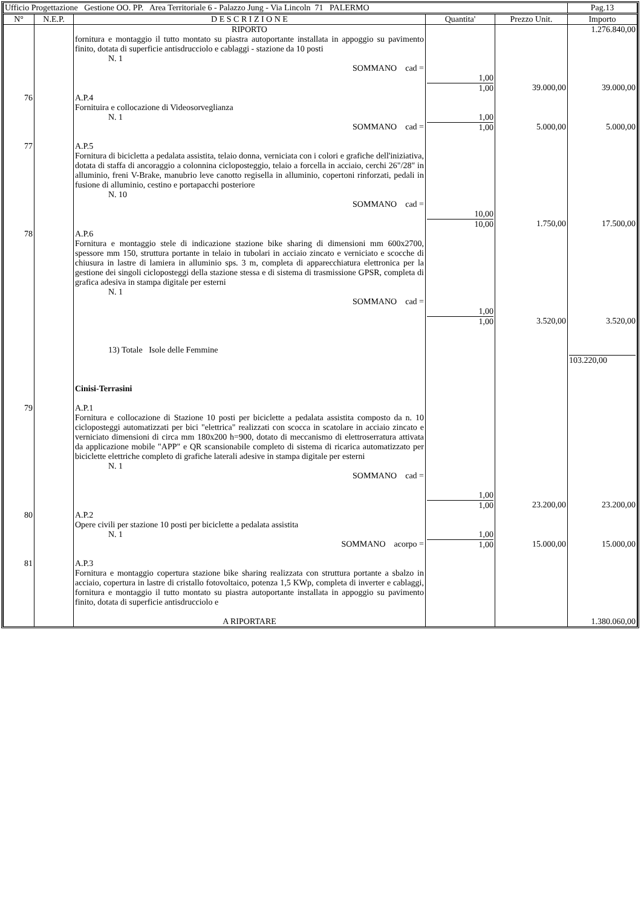| Ufficio Progettazione Gestione OO. PP. Area Territoriale 6 - Palazzo Jung - Via Lincoln 71 PALERMO | Pag.13 |
| N° | N.E.P. | D E S C R I Z I O N E | Quantita' | Prezzo Unit. | Importo |
| --- | --- | --- | --- | --- | --- |
| | | RIPORTO | | | 1.276.840,00 |
| | | fornitura e montaggio il tutto montato su piastra autoportante installata in appoggio su pavimento finito, dotata di superficie antisdrucciolo e cablaggi - stazione da 10 posti N. 1 SOMMANO cad = | 1,00 1,00 | 39.000,00 | 39.000,00 |
| 76 | | A.P.4 Fornituira e collocazione di Videosorveglianza N. 1 SOMMANO cad = | 1,00 1,00 | 5.000,00 | 5.000,00 |
| 77 | | A.P.5 Fornitura di bicicletta a pedalata assistita, telaio donna, verniciata con i colori e grafiche dell'iniziativa, dotata di staffa di ancoraggio a colonnina cicloposteggio, telaio a forcella in acciaio, cerchi 26"/28" in alluminio, freni V-Brake, manubrio leve canotto regisella in alluminio, copertoni rinforzati, pedali in fusione di alluminio, cestino e portapacchi posteriore N. 10 SOMMANO cad = | 10,00 10,00 | 1.750,00 | 17.500,00 |
| 78 | | A.P.6 Fornitura e montaggio stele di indicazione stazione bike sharing di dimensioni mm 600x2700, spessore mm 150, struttura portante in telaio in tubolari in acciaio zincato e verniciato e scocche di chiusura in lastre di lamiera in alluminio sps. 3 m, completa di apparecchiatura elettronica per la gestione dei singoli cicloposteggi della stazione stessa e di sistema di trasmissione GPSR, completa di grafica adesiva in stampa digitale per esterni N. 1 SOMMANO cad = 13) Totale Isole delle Femmine Cinisi-Terrasini | 1,00 1,00 | 3.520,00 | 3.520,00 103.220,00 |
| 79 | | A.P.1 Fornitura e collocazione di Stazione 10 posti per biciclette a pedalata assistita composto da n. 10 cicloposteggi automatizzati per bici "elettrica" realizzati con scocca in scatolare in acciaio zincato e verniciato dimensioni di circa mm 180x200 h=900, dotato di meccanismo di elettroserratura attivata da applicazione mobile "APP" e QR scansionabile completo di sistema di ricarica automatizzato per biciclette elettriche completo di grafiche laterali adesive in stampa digitale per esterni N. 1 SOMMANO cad = | 1,00 1,00 | 23.200,00 | 23.200,00 |
| 80 | | A.P.2 Opere civili per stazione 10 posti per biciclette a pedalata assistita N. 1 SOMMANO acorpo = | 1,00 1,00 | 15.000,00 | 15.000,00 |
| 81 | | A.P.3 Fornitura e montaggio copertura stazione bike sharing realizzata con struttura portante a sbalzo in acciaio, copertura in lastre di cristallo fotovoltaico, potenza 1,5 KWp, completa di inverter e cablaggi, fornitura e montaggio il tutto montato su piastra autoportante installata in appoggio su pavimento finito, dotata di superficie antisdrucciolo e | | | |
| | | A RIPORTARE | | | 1.380.060,00 |